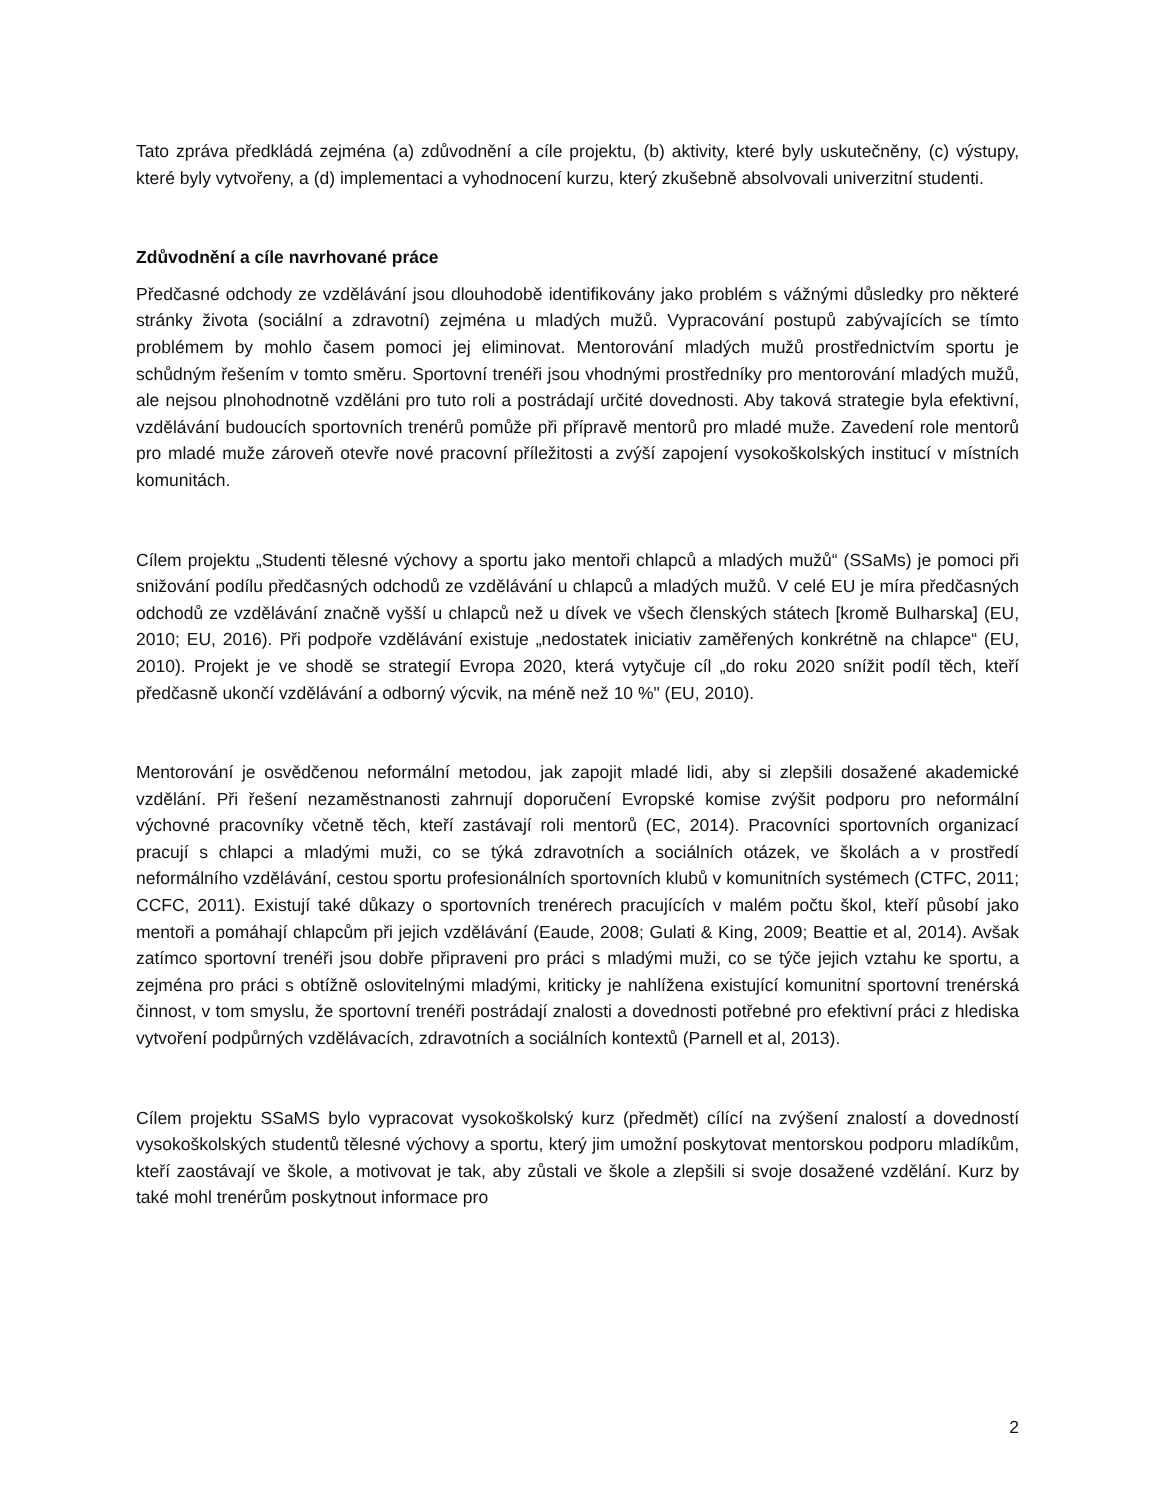Tato zpráva předkládá zejména (a) zdůvodnění a cíle projektu, (b) aktivity, které byly uskutečněny, (c) výstupy, které byly vytvořeny, a (d) implementaci a vyhodnocení kurzu, který zkušebně absolvovali univerzitní studenti.
Zdůvodnění a cíle navrhované práce
Předčasné odchody ze vzdělávání jsou dlouhodobě identifikovány jako problém s vážnými důsledky pro některé stránky života (sociální a zdravotní) zejména u mladých mužů. Vypracování postupů zabývajících se tímto problémem by mohlo časem pomoci jej eliminovat. Mentorování mladých mužů prostřednictvím sportu je schůdným řešením v tomto směru. Sportovní trenéři jsou vhodnými prostředníky pro mentorování mladých mužů, ale nejsou plnohodnotně vzděláni pro tuto roli a postrádají určité dovednosti. Aby taková strategie byla efektivní, vzdělávání budoucích sportovních trenérů pomůže při přípravě mentorů pro mladé muže. Zavedení role mentorů pro mladé muže zároveň otevře nové pracovní příležitosti a zvýší zapojení vysokoškolských institucí v místních komunitách.
Cílem projektu „Studenti tělesné výchovy a sportu jako mentoři chlapců a mladých mužů“ (SSaMs) je pomoci při snižování podílu předčasných odchodů ze vzdělávání u chlapců a mladých mužů. V celé EU je míra předčasných odchodů ze vzdělávání značně vyšší u chlapců než u dívek ve všech členských státech [kromě Bulharska] (EU, 2010; EU, 2016). Při podpoře vzdělávání existuje „nedostatek iniciativ zaměřených konkrétně na chlapce“ (EU, 2010). Projekt je ve shodě se strategií Evropa 2020, která vytyčuje cíl „do roku 2020 snížit podíl těch, kteří předčasně ukončí vzdělávání a odborný výcvik, na méně než 10 %" (EU, 2010).
Mentorování je osvědčenou neformální metodou, jak zapojit mladé lidi, aby si zlepšili dosažené akademické vzdělání. Při řešení nezaměstnanosti zahrnují doporučení Evropské komise zvýšit podporu pro neformální výchovné pracovníky včetně těch, kteří zastávají roli mentorů (EC, 2014). Pracovníci sportovních organizací pracují s chlapci a mladými muži, co se týká zdravotních a sociálních otázek, ve školách a v prostředí neformálního vzdělávání, cestou sportu profesionálních sportovních klubů v komunitních systémech (CTFC, 2011; CCFC, 2011). Existují také důkazy o sportovních trenérech pracujících v malém počtu škol, kteří působí jako mentoři a pomáhají chlapcům při jejich vzdělávání (Eaude, 2008; Gulati & King, 2009; Beattie et al, 2014). Avšak zatímco sportovní trenéři jsou dobře připraveni pro práci s mladými muži, co se týče jejich vztahu ke sportu, a zejména pro práci s obtížně oslovitelnými mladými, kriticky je nahlížena existující komunitní sportovní trenérská činnost, v tom smyslu, že sportovní trenéři postrádají znalosti a dovednosti potřebné pro efektivní práci z hlediska vytvoření podpůrných vzdělávacích, zdravotních a sociálních kontextů (Parnell et al, 2013).
Cílem projektu SSaMS bylo vypracovat vysokoškolský kurz (předmět) cílící na zvýšení znalostí a dovedností vysokoškolských studentů tělesné výchovy a sportu, který jim umožní poskytovat mentorskou podporu mladíkům, kteří zaostávají ve škole, a motivovat je tak, aby zůstali ve škole a zlepšili si svoje dosažené vzdělání. Kurz by také mohl trenérům poskytnout informace pro
2